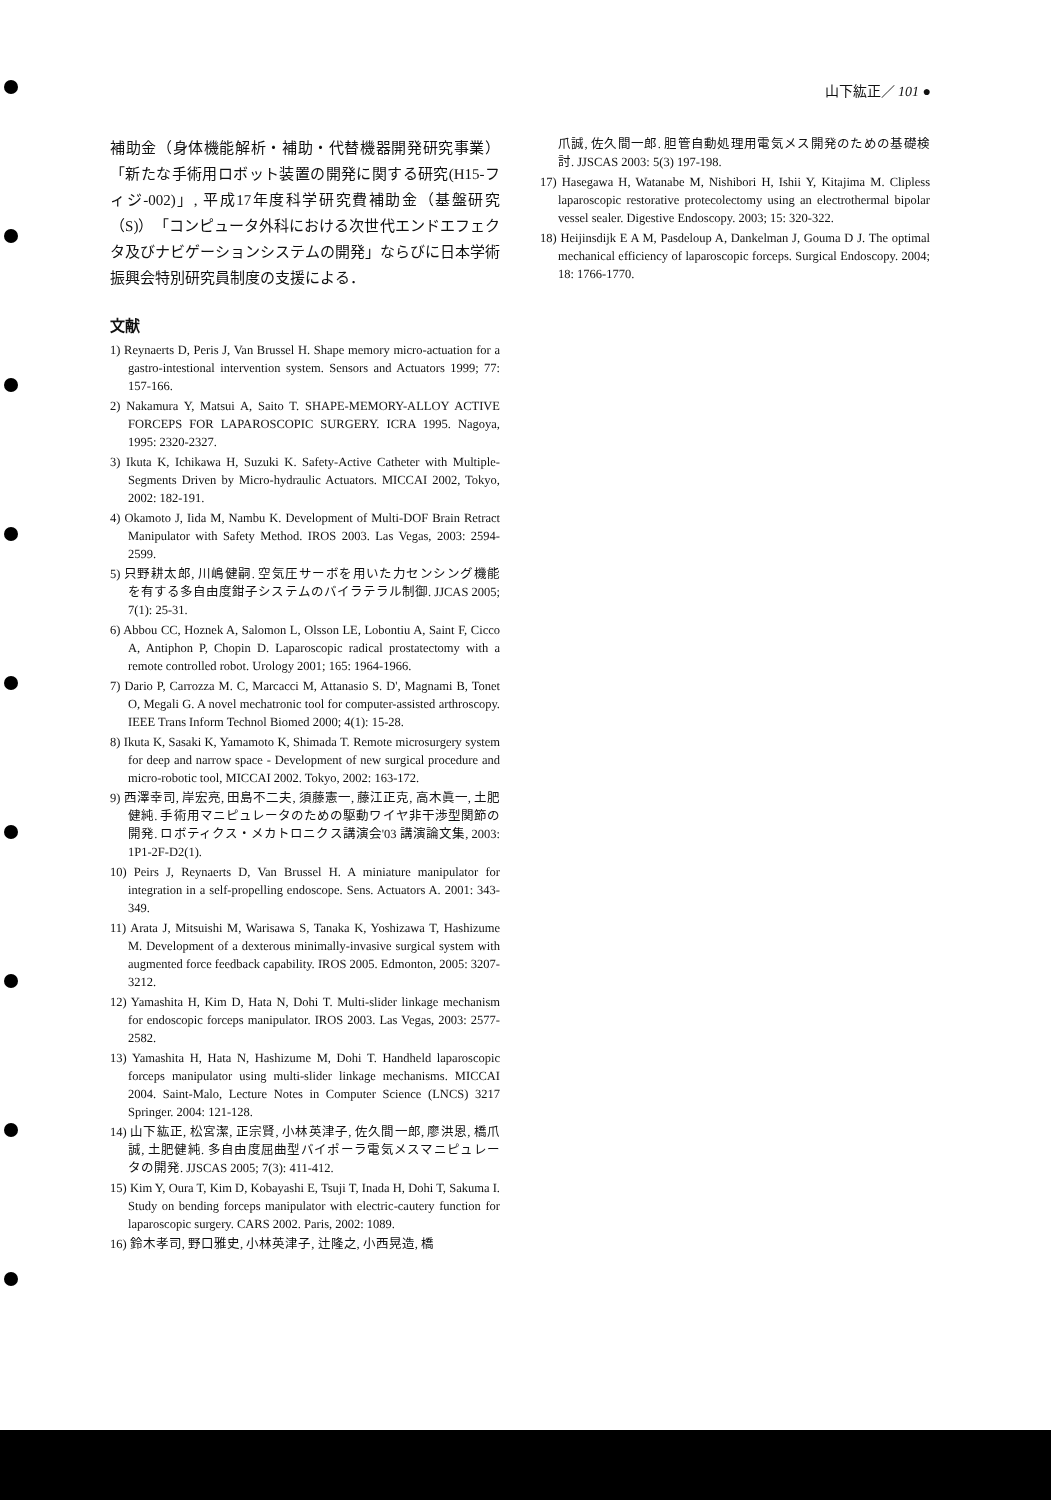山下紘正／ 101 ●
補助金（身体機能解析・補助・代替機器開発研究事業）「新たな手術用ロボット装置の開発に関する研究(H15-フィジ-002)」, 平成17年度科学研究費補助金（基盤研究（S)）「コンピュータ外科における次世代エンドエフェクタ及びナビゲーションシステムの開発」ならびに日本学術振興会特別研究員制度の支援による．
文献
1) Reynaerts D, Peris J, Van Brussel H. Shape memory micro-actuation for a gastro-intestional intervention system. Sensors and Actuators 1999; 77: 157-166.
2) Nakamura Y, Matsui A, Saito T. SHAPE-MEMORY-ALLOY ACTIVE FORCEPS FOR LAPAROSCOPIC SURGERY. ICRA 1995. Nagoya, 1995: 2320-2327.
3) Ikuta K, Ichikawa H, Suzuki K. Safety-Active Catheter with Multiple-Segments Driven by Micro-hydraulic Actuators. MICCAI 2002, Tokyo, 2002: 182-191.
4) Okamoto J, Iida M, Nambu K. Development of Multi-DOF Brain Retract Manipulator with Safety Method. IROS 2003. Las Vegas, 2003: 2594-2599.
5) 只野耕太郎, 川嶋健嗣. 空気圧サーボを用いた力センシング機能を有する多自由度鉗子システムのバイラテラル制御. JJCAS 2005; 7(1): 25-31.
6) Abbou CC, Hoznek A, Salomon L, Olsson LE, Lobontiu A, Saint F, Cicco A, Antiphon P, Chopin D. Laparoscopic radical prostatectomy with a remote controlled robot. Urology 2001; 165: 1964-1966.
7) Dario P, Carrozza M. C, Marcacci M, Attanasio S. D', Magnami B, Tonet O, Megali G. A novel mechatronic tool for computer-assisted arthroscopy. IEEE Trans Inform Technol Biomed 2000; 4(1): 15-28.
8) Ikuta K, Sasaki K, Yamamoto K, Shimada T. Remote microsurgery system for deep and narrow space - Development of new surgical procedure and micro-robotic tool, MICCAI 2002. Tokyo, 2002: 163-172.
9) 西澤幸司, 岸宏亮, 田島不二夫, 須藤憲一, 藤江正克, 高木眞一, 土肥健純. 手術用マニピュレータのための駆動ワイヤ非干渉型関節の開発. ロボティクス・メカトロニクス講演会'03 講演論文集, 2003: 1P1-2F-D2(1).
10) Peirs J, Reynaerts D, Van Brussel H. A miniature manipulator for integration in a self-propelling endoscope. Sens. Actuators A. 2001: 343-349.
11) Arata J, Mitsuishi M, Warisawa S, Tanaka K, Yoshizawa T, Hashizume M. Development of a dexterous minimally-invasive surgical system with augmented force feedback capability. IROS 2005. Edmonton, 2005: 3207-3212.
12) Yamashita H, Kim D, Hata N, Dohi T. Multi-slider linkage mechanism for endoscopic forceps manipulator. IROS 2003. Las Vegas, 2003: 2577-2582.
13) Yamashita H, Hata N, Hashizume M, Dohi T. Handheld laparoscopic forceps manipulator using multi-slider linkage mechanisms. MICCAI 2004. Saint-Malo, Lecture Notes in Computer Science (LNCS) 3217 Springer. 2004: 121-128.
14) 山下紘正, 松宮潔, 正宗賢, 小林英津子, 佐久間一郎, 廖洪恩, 橋爪誠, 土肥健純. 多自由度屈曲型バイポーラ電気メスマニピュレータの開発. JJSCAS 2005; 7(3): 411-412.
15) Kim Y, Oura T, Kim D, Kobayashi E, Tsuji T, Inada H, Dohi T, Sakuma I. Study on bending forceps manipulator with electric-cautery function for laparoscopic surgery. CARS 2002. Paris, 2002: 1089.
16) 鈴木孝司, 野口雅史, 小林英津子, 辻隆之, 小西晃造, 橋
爪誠, 佐久間一郎. 胆管自動処理用電気メス開発のための基礎検討. JJSCAS 2003: 5(3) 197-198.
17) Hasegawa H, Watanabe M, Nishibori H, Ishii Y, Kitajima M. Clipless laparoscopic restorative protecolectomy using an electrothermal bipolar vessel sealer. Digestive Endoscopy. 2003; 15: 320-322.
18) Heijinsdijk E A M, Pasdeloup A, Dankelman J, Gouma D J. The optimal mechanical efficiency of laparoscopic forceps. Surgical Endoscopy. 2004; 18: 1766-1770.